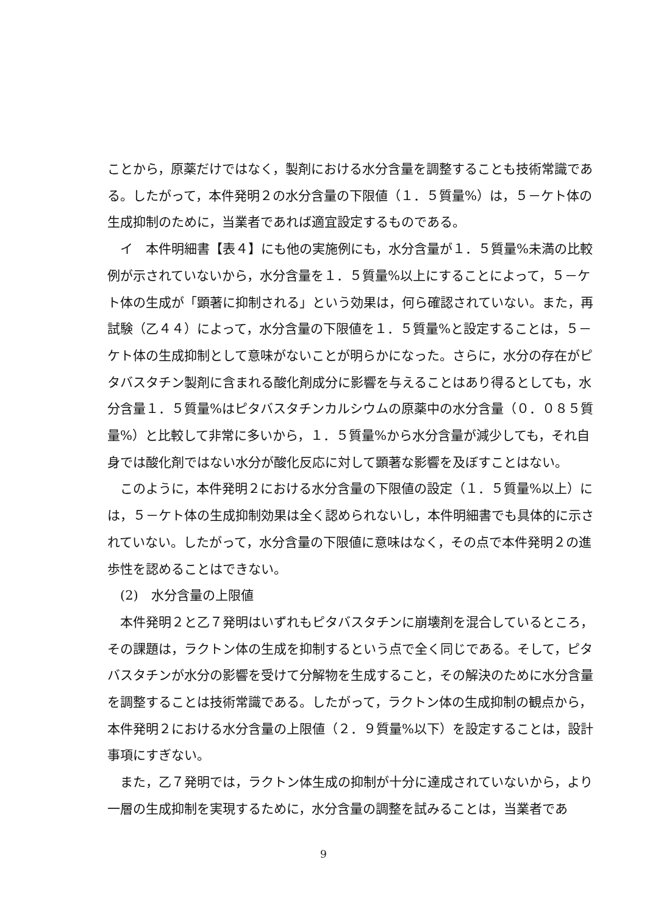ことから，原薬だけではなく，製剤における水分含量を調整することも技術常識である。したがって，本件発明２の水分含量の下限値（１．５質量%）は，５－ケト体の生成抑制のために，当業者であれば適宜設定するものである。
イ　本件明細書【表４】にも他の実施例にも，水分含量が１．５質量%未満の比較例が示されていないから，水分含量を１．５質量%以上にすることによって，５－ケト体の生成が「顕著に抑制される」という効果は，何ら確認されていない。また，再試験（乙４４）によって，水分含量の下限値を１．５質量%と設定することは，５－ケト体の生成抑制として意味がないことが明らかになった。さらに，水分の存在がピタバスタチン製剤に含まれる酸化剤成分に影響を与えることはあり得るとしても，水分含量１．５質量%はピタバスタチンカルシウムの原薬中の水分含量（０．０８５質量%）と比較して非常に多いから，１．５質量%から水分含量が減少しても，それ自身では酸化剤ではない水分が酸化反応に対して顕著な影響を及ぼすことはない。
このように，本件発明２における水分含量の下限値の設定（１．５質量%以上）には，５－ケト体の生成抑制効果は全く認められないし，本件明細書でも具体的に示されていない。したがって，水分含量の下限値に意味はなく，その点で本件発明２の進歩性を認めることはできない。
(2)　水分含量の上限値
本件発明２と乙７発明はいずれもピタバスタチンに崩壊剤を混合しているところ，その課題は，ラクトン体の生成を抑制するという点で全く同じである。そして，ピタバスタチンが水分の影響を受けて分解物を生成すること，その解決のために水分含量を調整することは技術常識である。したがって，ラクトン体の生成抑制の観点から，本件発明２における水分含量の上限値（２．９質量%以下）を設定することは，設計事項にすぎない。
また，乙７発明では，ラクトン体生成の抑制が十分に達成されていないから，より一層の生成抑制を実現するために，水分含量の調整を試みることは，当業者であ
9